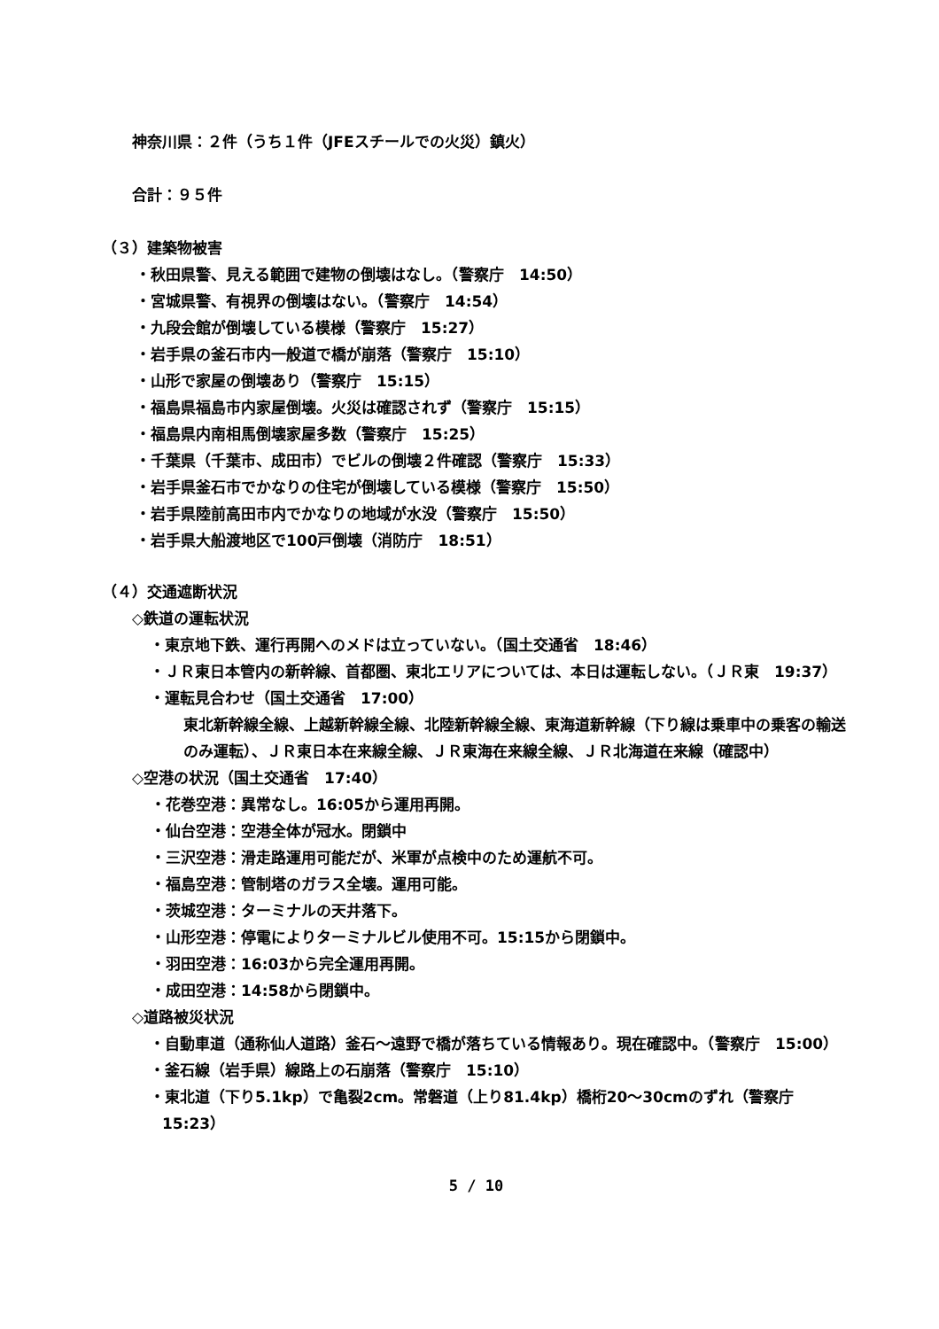神奈川県：２件（うち１件（JFEスチールでの火災）鎮火）
合計：９５件
（３）建築物被害
・秋田県警、見える範囲で建物の倒壊はなし。（警察庁　14:50）
・宮城県警、有視界の倒壊はない。（警察庁　14:54）
・九段会館が倒壊している模様（警察庁　15:27）
・岩手県の釜石市内一般道で橋が崩落（警察庁　15:10）
・山形で家屋の倒壊あり（警察庁　15:15）
・福島県福島市内家屋倒壊。火災は確認されず（警察庁　15:15）
・福島県内南相馬倒壊家屋多数（警察庁　15:25）
・千葉県（千葉市、成田市）でビルの倒壊２件確認（警察庁　15:33）
・岩手県釜石市でかなりの住宅が倒壊している模様（警察庁　15:50）
・岩手県陸前高田市内でかなりの地域が水没（警察庁　15:50）
・岩手県大船渡地区で100戸倒壊（消防庁　18:51）
（４）交通遮断状況
◇鉄道の運転状況
・東京地下鉄、運行再開へのメドは立っていない。（国土交通省　18:46）
・ＪＲ東日本管内の新幹線、首都圏、東北エリアについては、本日は運転しない。（ＪＲ東　19:37）
・運転見合わせ（国土交通省　17:00）
東北新幹線全線、上越新幹線全線、北陸新幹線全線、東海道新幹線（下り線は乗車中の乗客の輸送のみ運転）、ＪＲ東日本在来線全線、ＪＲ東海在来線全線、ＪＲ北海道在来線（確認中）
◇空港の状況（国土交通省　17:40）
・花巻空港：異常なし。16:05から運用再開。
・仙台空港：空港全体が冠水。閉鎖中
・三沢空港：滑走路運用可能だが、米軍が点検中のため運航不可。
・福島空港：管制塔のガラス全壊。運用可能。
・茨城空港：ターミナルの天井落下。
・山形空港：停電によりターミナルビル使用不可。15:15から閉鎖中。
・羽田空港：16:03から完全運用再開。
・成田空港：14:58から閉鎖中。
◇道路被災状況
・自動車道（通称仙人道路）釜石～遠野で橋が落ちている情報あり。現在確認中。（警察庁　15:00）
・釜石線（岩手県）線路上の石崩落（警察庁　15:10）
・東北道（下り5.1kp）で亀裂2cm。常磐道（上り81.4kp）橋桁20～30cmのずれ（警察庁　15:23）
5 / 10